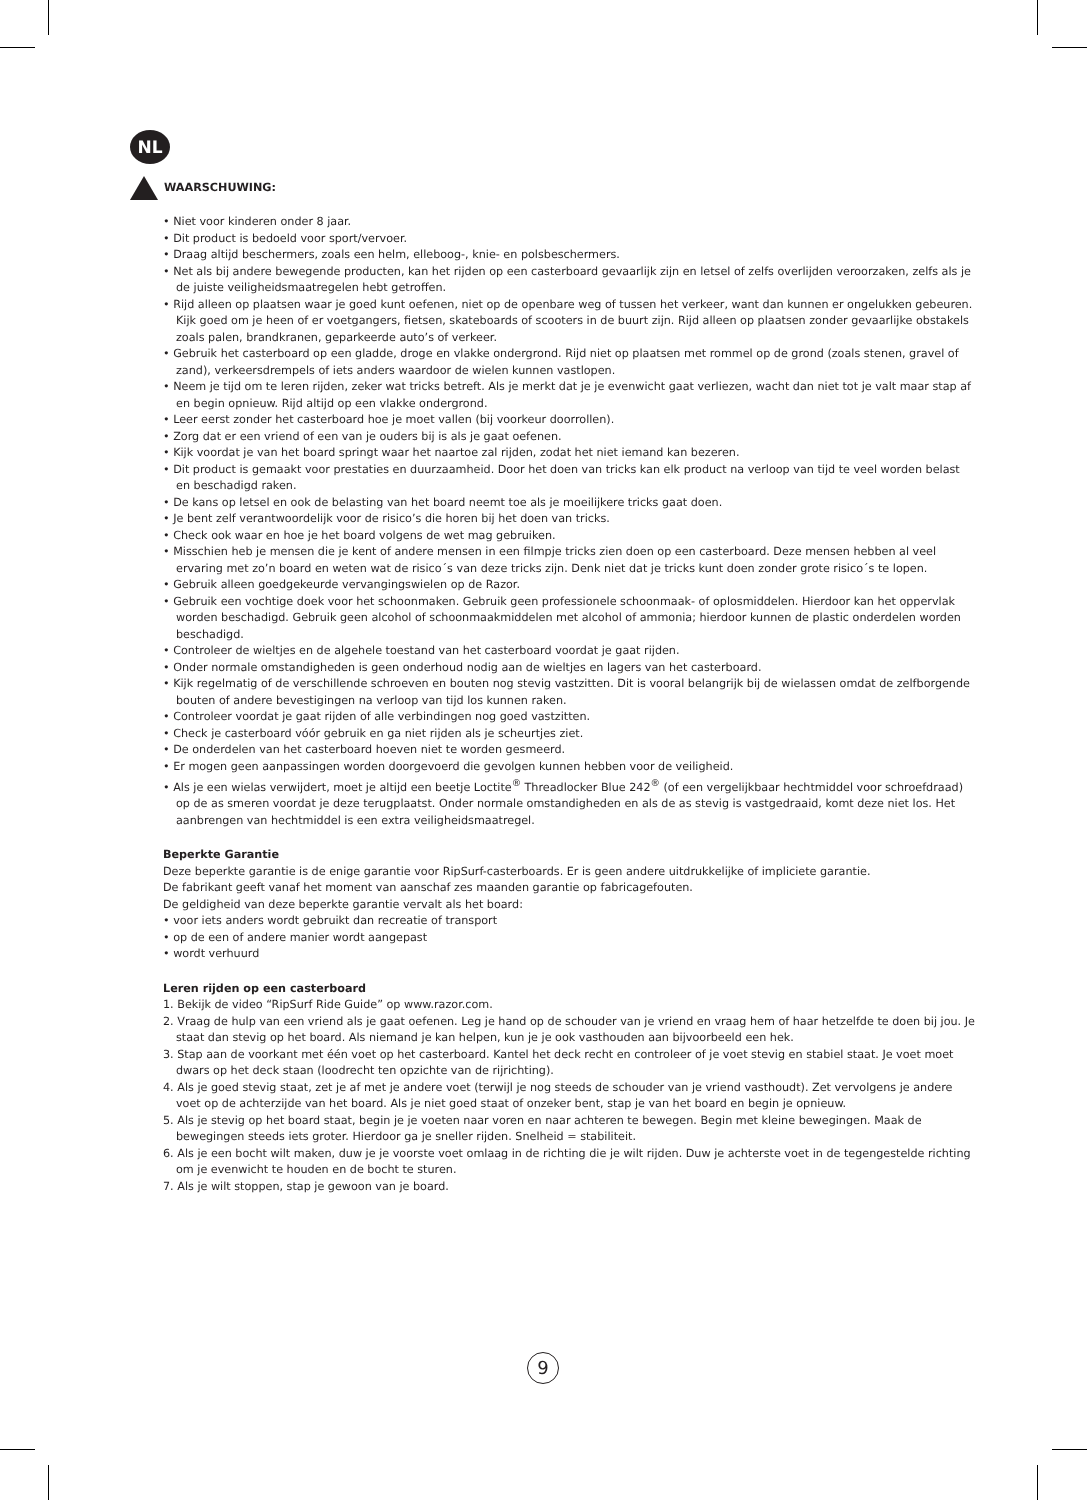NL
WAARSCHUWING:
• Niet voor kinderen onder 8 jaar.
• Dit product is bedoeld voor sport/vervoer.
• Draag altijd beschermers, zoals een helm, elleboog-, knie- en polsbeschermers.
• Net als bij andere bewegende producten, kan het rijden op een casterboard gevaarlijk zijn en letsel of zelfs overlijden veroorzaken, zelfs als je de juiste veiligheidsmaatregelen hebt getroffen.
• Rijd alleen op plaatsen waar je goed kunt oefenen, niet op de openbare weg of tussen het verkeer, want dan kunnen er ongelukken gebeuren. Kijk goed om je heen of er voetgangers, fietsen, skateboards of scooters in de buurt zijn. Rijd alleen op plaatsen zonder gevaarlijke obstakels zoals palen, brandkranen, geparkeerde auto’s of verkeer.
• Gebruik het casterboard op een gladde, droge en vlakke ondergrond. Rijd niet op plaatsen met rommel op de grond (zoals stenen, gravel of zand), verkeersdrempels of iets anders waardoor de wielen kunnen vastlopen.
• Neem je tijd om te leren rijden, zeker wat tricks betreft. Als je merkt dat je je evenwicht gaat verliezen, wacht dan niet tot je valt maar stap af en begin opnieuw. Rijd altijd op een vlakke ondergrond.
• Leer eerst zonder het casterboard hoe je moet vallen (bij voorkeur doorrollen).
• Zorg dat er een vriend of een van je ouders bij is als je gaat oefenen.
• Kijk voordat je van het board springt waar het naartoe zal rijden, zodat het niet iemand kan bezeren.
• Dit product is gemaakt voor prestaties en duurzaamheid. Door het doen van tricks kan elk product na verloop van tijd te veel worden belast en beschadigd raken.
• De kans op letsel en ook de belasting van het board neemt toe als je moeilijkere tricks gaat doen.
• Je bent zelf verantwoordelijk voor de risico’s die horen bij het doen van tricks.
• Check ook waar en hoe je het board volgens de wet mag gebruiken.
• Misschien heb je mensen die je kent of andere mensen in een filmpje tricks zien doen op een casterboard. Deze mensen hebben al veel ervaring met zo’n board en weten wat de risico´s van deze tricks zijn. Denk niet dat je tricks kunt doen zonder grote risico´s te lopen.
• Gebruik alleen goedgekeurde vervangingswielen op de Razor.
• Gebruik een vochtige doek voor het schoonmaken. Gebruik geen professionele schoonmaak- of oplosmiddelen. Hierdoor kan het oppervlak worden beschadigd. Gebruik geen alcohol of schoonmaakmiddelen met alcohol of ammonia; hierdoor kunnen de plastic onderdelen worden beschadigd.
• Controleer de wieltjes en de algehele toestand van het casterboard voordat je gaat rijden.
• Onder normale omstandigheden is geen onderhoud nodig aan de wieltjes en lagers van het casterboard.
• Kijk regelmatig of de verschillende schroeven en bouten nog stevig vastzitten. Dit is vooral belangrijk bij de wielassen omdat de zelfborgende bouten of andere bevestigingen na verloop van tijd los kunnen raken.
• Controleer voordat je gaat rijden of alle verbindingen nog goed vastzitten.
• Check je casterboard vóór gebruik en ga niet rijden als je scheurtjes ziet.
• De onderdelen van het casterboard hoeven niet te worden gesmeerd.
• Er mogen geen aanpassingen worden doorgevoerd die gevolgen kunnen hebben voor de veiligheid.
• Als je een wielas verwijdert, moet je altijd een beetje Loctite<sup>®</sup> Threadlocker Blue 242<sup>®</sup> (of een vergelijkbaar hechtmiddel voor schroefdraad) op de as smeren voordat je deze terugplaatst. Onder normale omstandigheden en als de as stevig is vastgedraaid, komt deze niet los. Het aanbrengen van hechtmiddel is een extra veiligheidsmaatregel.
Beperkte Garantie
Deze beperkte garantie is de enige garantie voor RipSurf-casterboards. Er is geen andere uitdrukkelijke of impliciete garantie.
De fabrikant geeft vanaf het moment van aanschaf zes maanden garantie op fabricagefouten.
De geldigheid van deze beperkte garantie vervalt als het board:
• voor iets anders wordt gebruikt dan recreatie of transport
• op de een of andere manier wordt aangepast
• wordt verhuurd
Leren rijden op een casterboard
1. Bekijk de video “RipSurf Ride Guide” op www.razor.com.
2. Vraag de hulp van een vriend als je gaat oefenen. Leg je hand op de schouder van je vriend en vraag hem of haar hetzelfde te doen bij jou. Je staat dan stevig op het board. Als niemand je kan helpen, kun je je ook vasthouden aan bijvoorbeeld een hek.
3. Stap aan de voorkant met één voet op het casterboard. Kantel het deck recht en controleer of je voet stevig en stabiel staat. Je voet moet dwars op het deck staan (loodrecht ten opzichte van de rijrichting).
4. Als je goed stevig staat, zet je af met je andere voet (terwijl je nog steeds de schouder van je vriend vasthoudt). Zet vervolgens je andere voet op de achterzijde van het board. Als je niet goed staat of onzeker bent, stap je van het board en begin je opnieuw.
5. Als je stevig op het board staat, begin je je voeten naar voren en naar achteren te bewegen. Begin met kleine bewegingen. Maak de bewegingen steeds iets groter. Hierdoor ga je sneller rijden. Snelheid = stabiliteit.
6. Als je een bocht wilt maken, duw je je voorste voet omlaag in de richting die je wilt rijden. Duw je achterste voet in de tegengestelde richting om je evenwicht te houden en de bocht te sturen.
7. Als je wilt stoppen, stap je gewoon van je board.
9